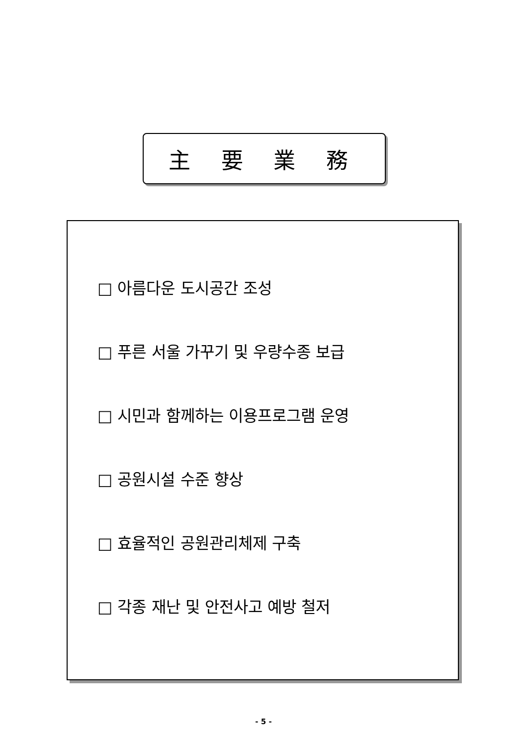主 要 業 務
□ 아름다운 도시공간 조성
□ 푸른 서울 가꾸기 및 우량수종 보급
□ 시민과 함께하는 이용프로그램 운영
□ 공원시설 수준 향상
□ 효율적인 공원관리체제 구축
□ 각종 재난 및 안전사고 예방 철저
- 5 -